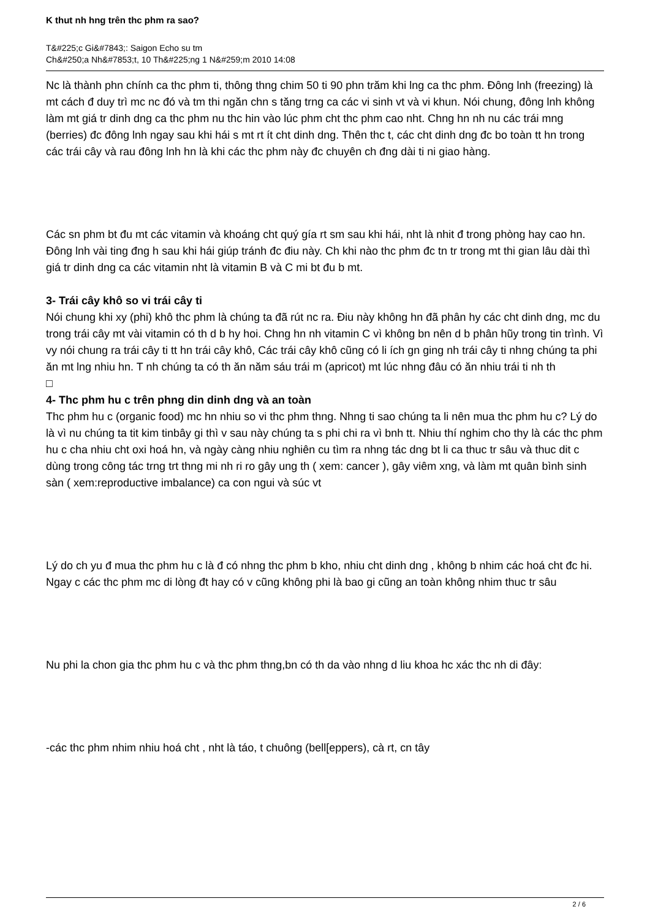K thut nh hng trên thc phm ra sao?
T&#225;c Gi&#7843;: Saigon Echo su tm
Ch&#250;a Nh&#7853;t, 10 Th&#225;ng 1 N&#259;m 2010 14:08
Nc là thành phn chính ca thc phm ti, thông thng chim 50 ti 90 phn trăm khi lng ca thc phm. Đông lnh (freezing) là mt cách đ duy trì mc nc đó và tm thi ngăn chn s tăng trng ca các vi sinh vt và vi khun. Nói chung, đông lnh không làm mt giá tr dinh dng ca thc phm nu thc hin vào lúc phm cht thc phm cao nht. Chng hn nh nu các trái mng (berries) đc đông lnh ngay sau khi hái s mt rt ít cht dinh dng. Thên thc t, các cht dinh dng đc bo toàn tt hn trong các trái cây và rau đông lnh hn là khi các thc phm này đc chuyên ch đng dài ti ni giao hàng.
Các sn phm bt đu mt các vitamin và khoáng cht quý gía rt sm sau khi hái, nht là nhit đ trong phòng hay cao hn. Đông lnh vài ting đng h sau khi hái giúp tránh đc điu này. Ch khi nào thc phm đc tn tr trong mt thi gian lâu dài thì giá tr dinh dng ca các vitamin nht là vitamin B và C mi bt đu b mt.
3- Trái cây khô so vi trái cây ti
Nói chung khi xy (phi) khô thc phm là chúng ta đã rút nc ra. Điu này không hn đã phân hy các cht dinh dng, mc du trong trái cây mt vài vitamin có th d b hy hoi. Chng hn nh vitamin C vì không bn nên d b phân hũy trong tin trình. Vì vy nói chung ra trái cây ti tt hn trái cây khô, Các trái cây khô cũng có li ích gn ging nh trái cây ti nhng chúng ta phi ăn mt lng nhiu hn. T nh chúng ta có th ăn năm sáu trái m (apricot) mt lúc nhng đâu có ăn nhiu trái ti nh th
□
4- Thc phm hu c trên phng din dinh dng và an toàn
Thc phm hu c (organic food) mc hn nhiu so vi thc phm thng. Nhng ti sao chúng ta li nên mua thc phm hu c? Lý do là vì nu chúng ta tit kim tinbây gi thì v sau này chúng ta s phi chi ra vì bnh tt. Nhiu thí nghim cho thy là các thc phm hu c cha nhiu cht oxi hoá hn, và ngày càng nhiu nghiên cu tìm ra nhng tác dng bt li ca thuc tr sâu và thuc dit c dùng trong công tác trng trt thng mi nh ri ro gây ung th ( xem: cancer ), gây viêm xng, và làm mt quân bình sinh sàn ( xem:reproductive imbalance) ca con ngui và súc vt
Lý do ch yu đ mua thc phm hu c là đ có nhng thc phm b kho, nhiu cht dinh dng , không b nhim các hoá cht đc hi. Ngay c các thc phm mc di lòng đt hay có v cũng không phi là bao gi cũng an toàn không nhim thuc tr sâu
Nu phi la chon gia thc phm hu c và thc phm thng,bn có th da vào nhng d liu khoa hc xác thc nh di đây:
-các thc phm nhim nhiu hoá cht , nht là táo, t chuông (bell[eppers), cà rt, cn tây
2 / 6